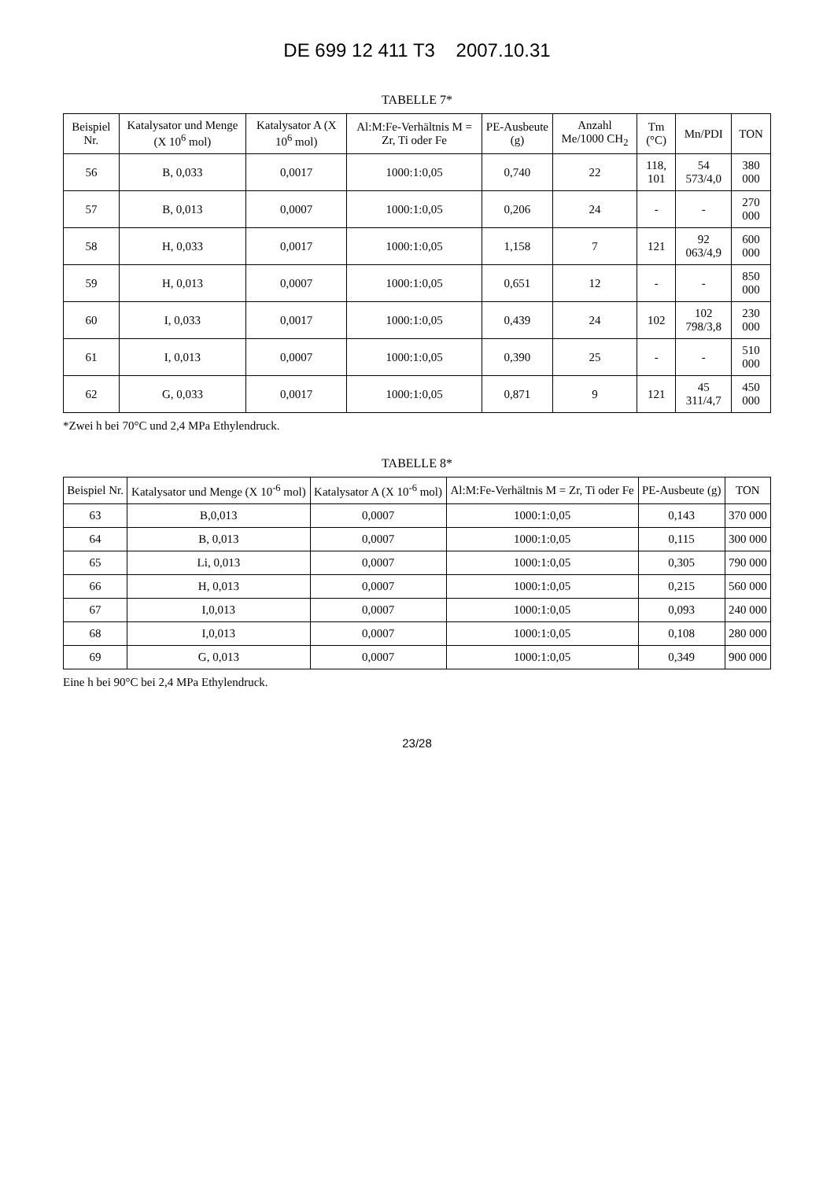DE 699 12 411 T3 2007.10.31
TABELLE 7*
| Beispiel Nr. | Katalysator und Menge (X 10<sup>6</sup> mol) | Katalysator A (X 10<sup>6</sup> mol) | Al:M:Fe-Verhältnis M = Zr, Ti oder Fe | PE-Ausbeute (g) | Anzahl Me/1000 CH<sub>2</sub> | Tm (°C) | Mn/PDI | TON |
| --- | --- | --- | --- | --- | --- | --- | --- | --- |
| 56 | B, 0,033 | 0,0017 | 1000:1:0,05 | 0,740 | 22 | 118, 101 | 54 573/4,0 | 380 000 |
| 57 | B, 0,013 | 0,0007 | 1000:1:0,05 | 0,206 | 24 | - | - | 270 000 |
| 58 | H, 0,033 | 0,0017 | 1000:1:0,05 | 1,158 | 7 | 121 | 92 063/4,9 | 600 000 |
| 59 | H, 0,013 | 0,0007 | 1000:1:0,05 | 0,651 | 12 | - | - | 850 000 |
| 60 | I, 0,033 | 0,0017 | 1000:1:0,05 | 0,439 | 24 | 102 | 102 798/3,8 | 230 000 |
| 61 | I, 0,013 | 0,0007 | 1000:1:0,05 | 0,390 | 25 | - | - | 510 000 |
| 62 | G, 0,033 | 0,0017 | 1000:1:0,05 | 0,871 | 9 | 121 | 45 311/4,7 | 450 000 |
*Zwei h bei 70°C und 2,4 MPa Ethylendruck.
TABELLE 8*
| Beispiel Nr. | Katalysator und Menge (X 10<sup>-6</sup> mol) | Katalysator A (X 10<sup>-6</sup> mol) | Al:M:Fe-Verhältnis M = Zr, Ti oder Fe | PE-Ausbeute (g) | TON |
| --- | --- | --- | --- | --- | --- |
| 63 | B,0,013 | 0,0007 | 1000:1:0,05 | 0,143 | 370 000 |
| 64 | B, 0,013 | 0,0007 | 1000:1:0,05 | 0,115 | 300 000 |
| 65 | Li, 0,013 | 0,0007 | 1000:1:0,05 | 0,305 | 790 000 |
| 66 | H, 0,013 | 0,0007 | 1000:1:0,05 | 0,215 | 560 000 |
| 67 | I,0,013 | 0,0007 | 1000:1:0,05 | 0,093 | 240 000 |
| 68 | I,0,013 | 0,0007 | 1000:1:0,05 | 0,108 | 280 000 |
| 69 | G, 0,013 | 0,0007 | 1000:1:0,05 | 0,349 | 900 000 |
Eine h bei 90°C bei 2,4 MPa Ethylendruck.
23/28